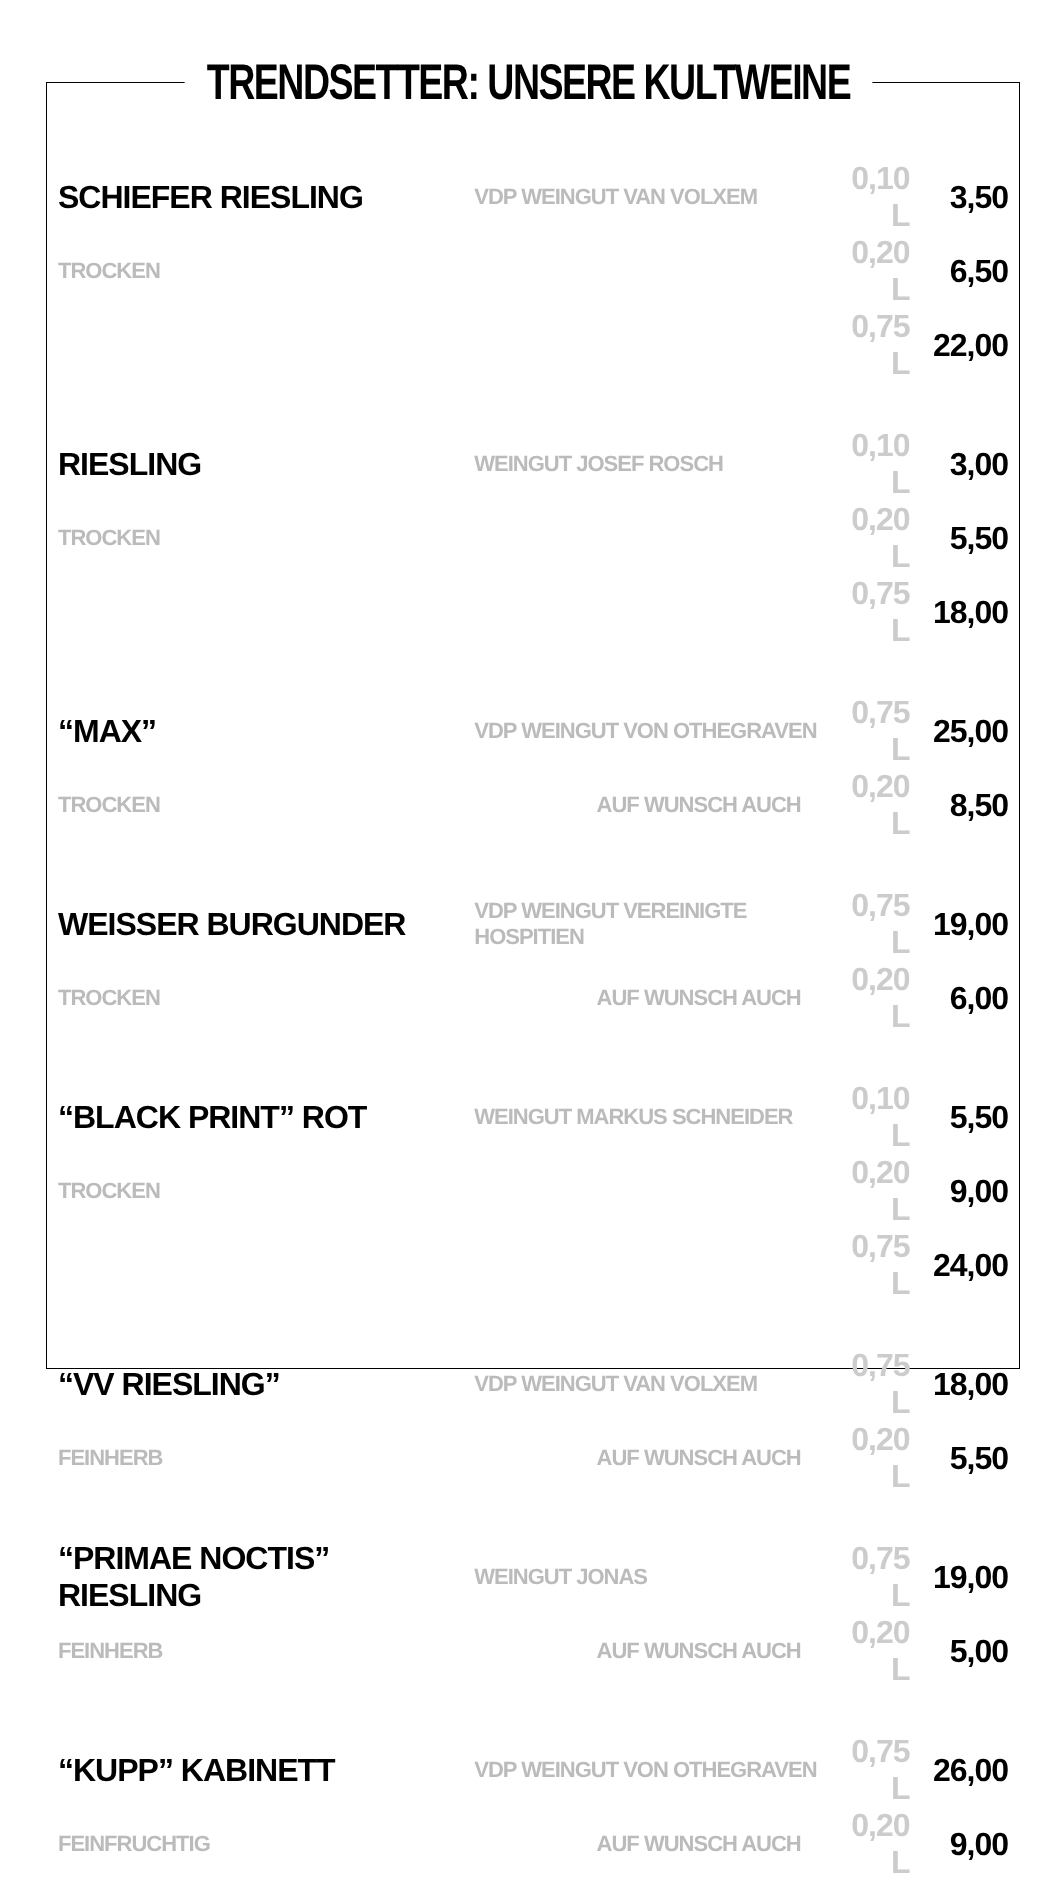TRENDSETTER: UNSERE KULTWEINE
| SCHIEFER RIESLING | VDP WEINGUT VAN VOLXEM | 0,10 L | 3,50 |
| TROCKEN | | 0,20 L | 6,50 |
| | | 0,75 L | 22,00 |
| RIESLING | WEINGUT JOSEF ROSCH | 0,10 L | 3,00 |
| TROCKEN | | 0,20 L | 5,50 |
| | | 0,75 L | 18,00 |
| “MAX” | VDP WEINGUT VON OTHEGRAVEN | 0,75 L | 25,00 |
| TROCKEN | AUF WUNSCH AUCH | 0,20 L | 8,50 |
| WEISSER BURGUNDER | VDP WEINGUT VEREINIGTE HOSPITIEN | 0,75 L | 19,00 |
| TROCKEN | AUF WUNSCH AUCH | 0,20 L | 6,00 |
| “BLACK PRINT” ROT | WEINGUT MARKUS SCHNEIDER | 0,10 L | 5,50 |
| TROCKEN | | 0,20 L | 9,00 |
| | | 0,75 L | 24,00 |
| “VV RIESLING” | VDP WEINGUT VAN VOLXEM | 0,75 L | 18,00 |
| FEINHERB | AUF WUNSCH AUCH | 0,20 L | 5,50 |
| “PRIMAE NOCTIS” RIESLING | WEINGUT JONAS | 0,75 L | 19,00 |
| FEINHERB | AUF WUNSCH AUCH | 0,20 L | 5,00 |
| “KUPP” KABINETT | VDP WEINGUT VON OTHEGRAVEN | 0,75 L | 26,00 |
| FEINFRUCHTIG | AUF WUNSCH AUCH | 0,20 L | 9,00 |